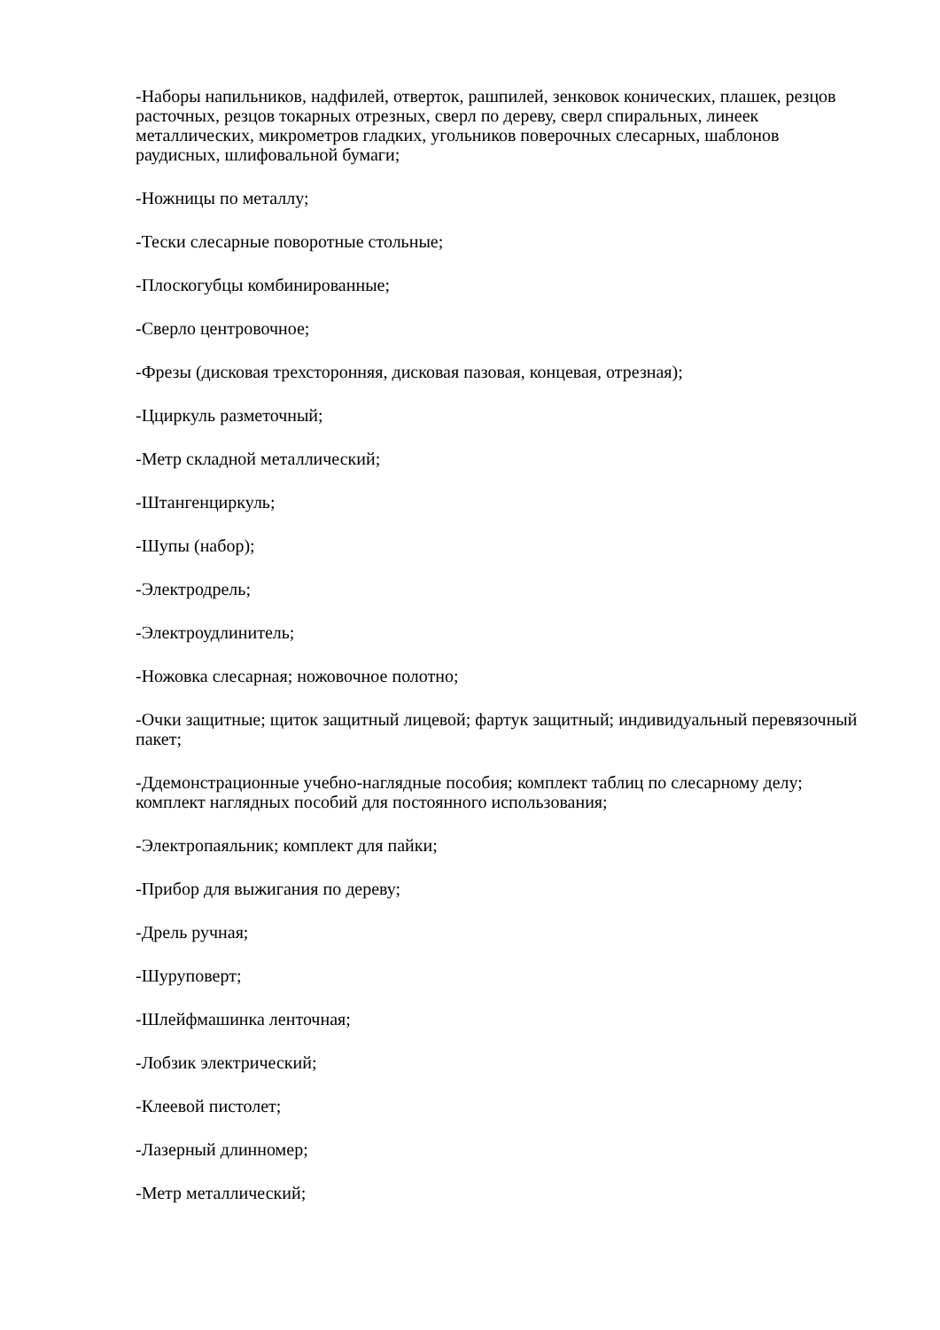-Наборы напильников, надфилей, отверток, рашпилей, зенковок конических, плашек, резцов расточных, резцов токарных отрезных, сверл по дереву, сверл спиральных, линеек металлических, микрометров гладких, угольников поверочных слесарных, шаблонов раудисных, шлифовальной бумаги;
-Ножницы по металлу;
-Тески слесарные поворотные стольные;
-Плоскогубцы комбинированные;
-Сверло центровочное;
-Фрезы (дисковая трехсторонняя, дисковая пазовая, концевая, отрезная);
-Ццир­куль разметочный;
-Метр складной металлический;
-Штангенциркуль;
-Шупы (набор);
-Электродрель;
-Электроудлинитель;
-Ножовка слесарная; ножовочное полотно;
-Очки защитные; щиток защитный лицевой; фартук защитный; индивидуальный перевязочный пакет;
-Ддемонстрационные учебно-наглядные пособия; комплект таблиц по слесарному делу; комплект наглядных пособий для постоянного использования;
-Электропаяльник; комплект для пайки;
-Прибор для выжигания по дереву;
-Дрель ручная;
-Шуруповерт;
-Шлейфмашинка ленточная;
-Лобзик электрический;
-Клеевой пистолет;
-Лазерный длинномер;
-Метр металлический;